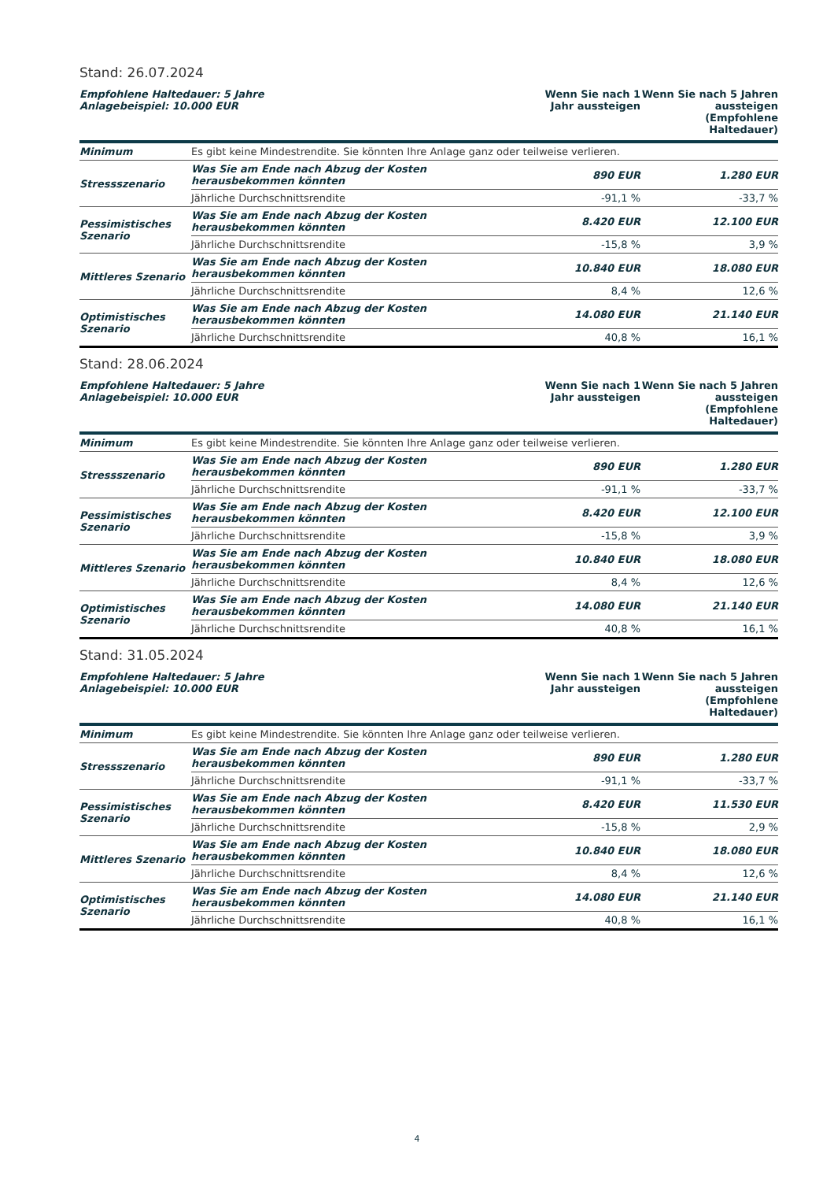Stand: 26.07.2024
| Empfohlene Haltedauer: 5 Jahre Anlagebeispiel: 10.000 EUR | | Wenn Sie nach 1 Jahr aussteigen | Wenn Sie nach 5 Jahren aussteigen (Empfohlene Haltedauer) |
| --- | --- | --- | --- |
| Minimum | Es gibt keine Mindestrendite. Sie könnten Ihre Anlage ganz oder teilweise verlieren. | | |
| Stressszenario | Was Sie am Ende nach Abzug der Kosten herausbekommen könnten | 890 EUR | 1.280 EUR |
| | Jährliche Durchschnittsrendite | -91,1 % | -33,7 % |
| Pessimistisches Szenario | Was Sie am Ende nach Abzug der Kosten herausbekommen könnten | 8.420 EUR | 12.100 EUR |
| | Jährliche Durchschnittsrendite | -15,8 % | 3,9 % |
| Mittleres Szenario | Was Sie am Ende nach Abzug der Kosten herausbekommen könnten | 10.840 EUR | 18.080 EUR |
| | Jährliche Durchschnittsrendite | 8,4 % | 12,6 % |
| Optimistisches Szenario | Was Sie am Ende nach Abzug der Kosten herausbekommen könnten | 14.080 EUR | 21.140 EUR |
| | Jährliche Durchschnittsrendite | 40,8 % | 16,1 % |
Stand: 28.06.2024
| Empfohlene Haltedauer: 5 Jahre Anlagebeispiel: 10.000 EUR | | Wenn Sie nach 1 Jahr aussteigen | Wenn Sie nach 5 Jahren aussteigen (Empfohlene Haltedauer) |
| --- | --- | --- | --- |
| Minimum | Es gibt keine Mindestrendite. Sie könnten Ihre Anlage ganz oder teilweise verlieren. | | |
| Stressszenario | Was Sie am Ende nach Abzug der Kosten herausbekommen könnten | 890 EUR | 1.280 EUR |
| | Jährliche Durchschnittsrendite | -91,1 % | -33,7 % |
| Pessimistisches Szenario | Was Sie am Ende nach Abzug der Kosten herausbekommen könnten | 8.420 EUR | 12.100 EUR |
| | Jährliche Durchschnittsrendite | -15,8 % | 3,9 % |
| Mittleres Szenario | Was Sie am Ende nach Abzug der Kosten herausbekommen könnten | 10.840 EUR | 18.080 EUR |
| | Jährliche Durchschnittsrendite | 8,4 % | 12,6 % |
| Optimistisches Szenario | Was Sie am Ende nach Abzug der Kosten herausbekommen könnten | 14.080 EUR | 21.140 EUR |
| | Jährliche Durchschnittsrendite | 40,8 % | 16,1 % |
Stand: 31.05.2024
| Empfohlene Haltedauer: 5 Jahre Anlagebeispiel: 10.000 EUR | | Wenn Sie nach 1 Jahr aussteigen | Wenn Sie nach 5 Jahren aussteigen (Empfohlene Haltedauer) |
| --- | --- | --- | --- |
| Minimum | Es gibt keine Mindestrendite. Sie könnten Ihre Anlage ganz oder teilweise verlieren. | | |
| Stressszenario | Was Sie am Ende nach Abzug der Kosten herausbekommen könnten | 890 EUR | 1.280 EUR |
| | Jährliche Durchschnittsrendite | -91,1 % | -33,7 % |
| Pessimistisches Szenario | Was Sie am Ende nach Abzug der Kosten herausbekommen könnten | 8.420 EUR | 11.530 EUR |
| | Jährliche Durchschnittsrendite | -15,8 % | 2,9 % |
| Mittleres Szenario | Was Sie am Ende nach Abzug der Kosten herausbekommen könnten | 10.840 EUR | 18.080 EUR |
| | Jährliche Durchschnittsrendite | 8,4 % | 12,6 % |
| Optimistisches Szenario | Was Sie am Ende nach Abzug der Kosten herausbekommen könnten | 14.080 EUR | 21.140 EUR |
| | Jährliche Durchschnittsrendite | 40,8 % | 16,1 % |
4